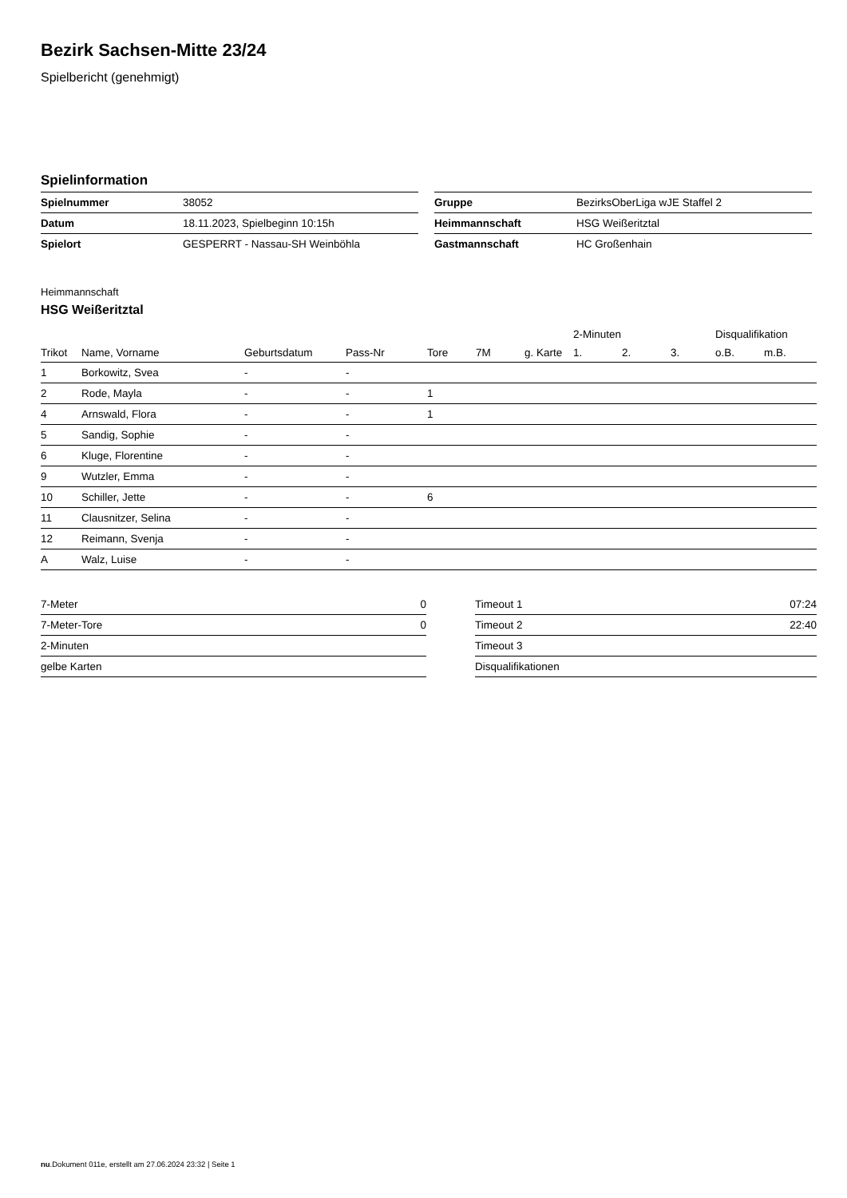Bezirk Sachsen-Mitte 23/24
Spielbericht (genehmigt)
Spielinformation
| Spielnummer | 38052 |
| Datum | 18.11.2023, Spielbeginn 10:15h |
| Spielort | GESPERRT - Nassau-SH Weinböhla |
| Gruppe | BezirksOberLiga wJE Staffel 2 |
| Heimmannschaft | HSG Weißeritztal |
| Gastmannschaft | HC Großenhain |
Heimmannschaft
HSG Weißeritztal
| | | | | | | | 2-Minuten | | | Disqualifikation | |
| --- | --- | --- | --- | --- | --- | --- | --- | --- | --- | --- | --- |
| Trikot | Name, Vorname | Geburtsdatum | Pass-Nr | Tore | 7M | g. Karte | 1. | 2. | 3. | o.B. | m.B. |
| 1 | Borkowitz, Svea | - | - | | | | | | | | |
| 2 | Rode, Mayla | - | - | 1 | | | | | | | |
| 4 | Arnswald, Flora | - | - | 1 | | | | | | | |
| 5 | Sandig, Sophie | - | - | | | | | | | | |
| 6 | Kluge, Florentine | - | - | | | | | | | | |
| 9 | Wutzler, Emma | - | - | | | | | | | | |
| 10 | Schiller, Jette | - | - | 6 | | | | | | | |
| 11 | Clausnitzer, Selina | - | - | | | | | | | | |
| 12 | Reimann, Svenja | - | - | | | | | | | | |
| A | Walz, Luise | - | - | | | | | | | | |
| 7-Meter | 0 |
| 7-Meter-Tore | 0 |
| 2-Minuten | |
| gelbe Karten | |
| Timeout 1 | 07:24 |
| Timeout 2 | 22:40 |
| Timeout 3 | |
| Disqualifikationen | |
nu.Dokument 011e, erstellt am 27.06.2024 23:32 | Seite 1